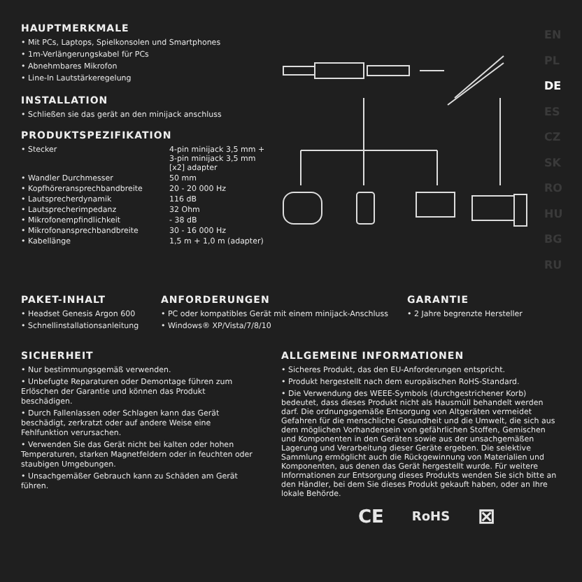EN
PL
DE
ES
CZ
SK
RO
HU
BG
RU
HAUPTMERKMALE
• Mit PCs, Laptops, Spielkonsolen und Smartphones
• 1m-Verlängerungskabel für PCs
• Abnehmbares Mikrofon
• Line-In Lautstärkeregelung
INSTALLATION
• Schließen sie das gerät an den minijack anschluss
PRODUKTSPEZIFIKATION
| • Stecker | 4-pin minijack 3,5 mm + 3-pin minijack 3,5 mm [x2] adapter |
| • Wandler Durchmesser | 50 mm |
| • Kopfhöreransprechbandbreite | 20 - 20 000 Hz |
| • Lautsprecherdynamik | 116 dB |
| • Lautsprecherimpedanz | 32 Ohm |
| • Mikrofonempfindlichkeit | - 38 dB |
| • Mikrofonansprechbandbreite | 30 - 16 000 Hz |
| • Kabellänge | 1,5 m + 1,0 m (adapter) |
PAKET-INHALT
• Headset Genesis Argon 600
• Schnellinstallationsanleitung
ANFORDERUNGEN
• PC oder kompatibles Gerät mit einem minijack-Anschluss
• Windows® XP/Vista/7/8/10
GARANTIE
• 2 Jahre begrenzte Hersteller
SICHERHEIT
• Nur bestimmungsgemäß verwenden.
• Unbefugte Reparaturen oder Demontage führen zum Erlöschen der Garantie und können das Produkt beschädigen.
• Durch Fallenlassen oder Schlagen kann das Gerät beschädigt, zerkratzt oder auf andere Weise eine Fehlfunktion verursachen.
• Verwenden Sie das Gerät nicht bei kalten oder hohen Temperaturen, starken Magnetfeldern oder in feuchten oder staubigen Umgebungen.
• Unsachgemäßer Gebrauch kann zu Schäden am Gerät führen.
ALLGEMEINE INFORMATIONEN
• Sicheres Produkt, das den EU-Anforderungen entspricht.
• Produkt hergestellt nach dem europäischen RoHS-Standard.
• Die Verwendung des WEEE-Symbols (durchgestrichener Korb) bedeutet, dass dieses Produkt nicht als Hausmüll behandelt werden darf. Die ordnungsgemäße Entsorgung von Altgeräten vermeidet Gefahren für die menschliche Gesundheit und die Umwelt, die sich aus dem möglichen Vorhandensein von gefährlichen Stoffen, Gemischen und Komponenten in den Geräten sowie aus der unsachgemäßen Lagerung und Verarbeitung dieser Geräte ergeben. Die selektive Sammlung ermöglicht auch die Rückgewinnung von Materialien und Komponenten, aus denen das Gerät hergestellt wurde. Für weitere Informationen zur Entsorgung dieses Produkts wenden Sie sich bitte an den Händler, bei dem Sie dieses Produkt gekauft haben, oder an Ihre lokale Behörde.
CE RoHS ⊠